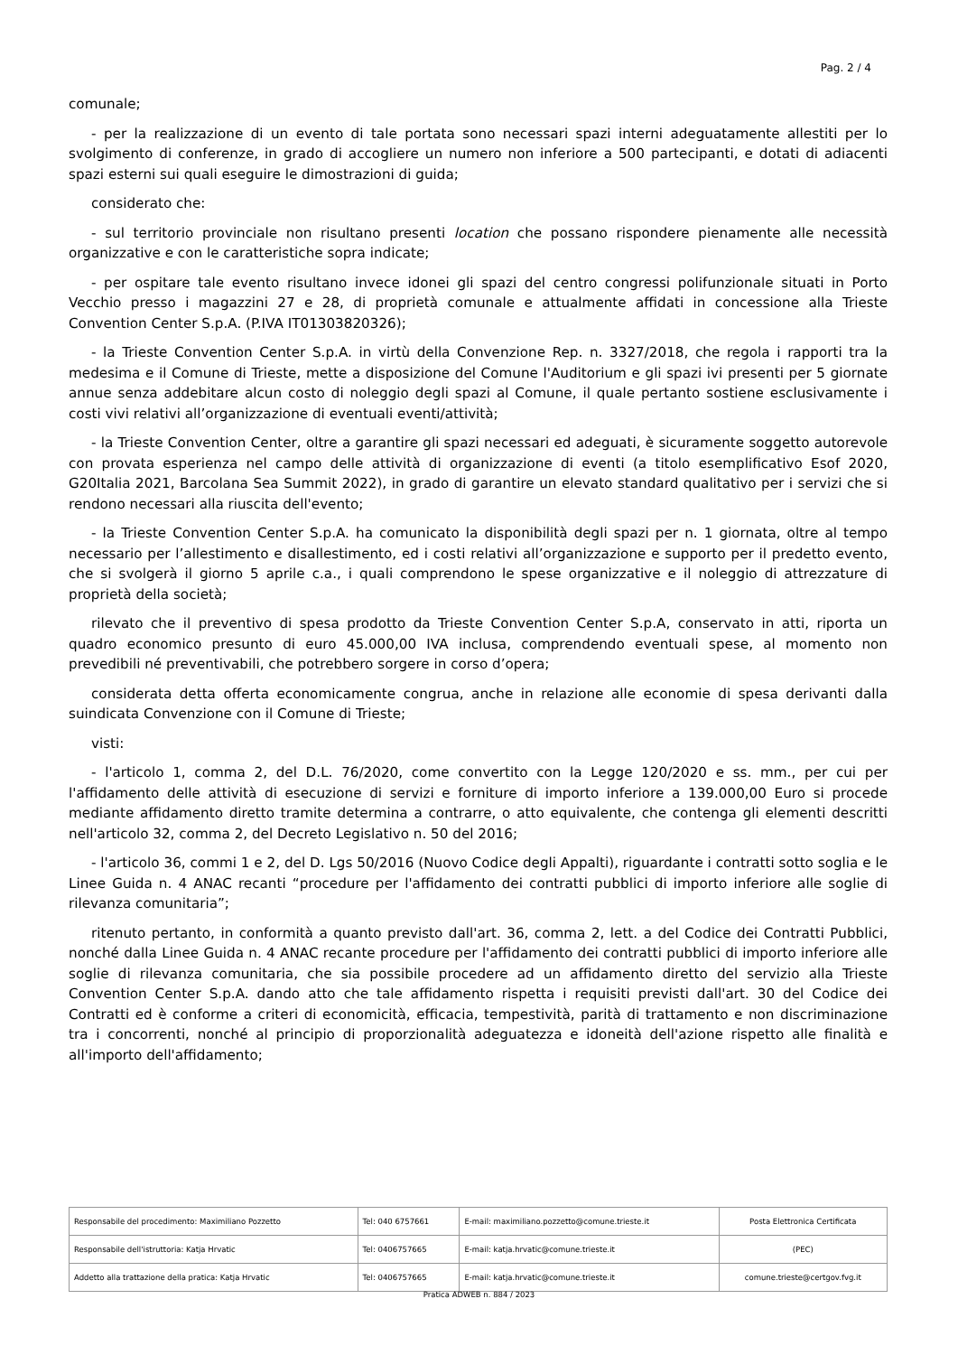Pag. 2 / 4
comunale;
- per la realizzazione di un evento di tale portata sono necessari spazi interni adeguatamente allestiti per lo svolgimento di conferenze, in grado di accogliere un numero non inferiore a 500 partecipanti, e dotati di adiacenti spazi esterni sui quali eseguire le dimostrazioni di guida;
considerato che:
- sul territorio provinciale non risultano presenti location che possano rispondere pienamente alle necessità organizzative e con le caratteristiche sopra indicate;
- per ospitare tale evento risultano invece idonei gli spazi del centro congressi polifunzionale situati in Porto Vecchio presso i magazzini 27 e 28, di proprietà comunale e attualmente affidati in concessione alla Trieste Convention Center S.p.A. (P.IVA IT01303820326);
- la Trieste Convention Center S.p.A. in virtù della Convenzione Rep. n. 3327/2018, che regola i rapporti tra la medesima e il Comune di Trieste, mette a disposizione del Comune l'Auditorium e gli spazi ivi presenti per 5 giornate annue senza addebitare alcun costo di noleggio degli spazi al Comune, il quale pertanto sostiene esclusivamente i costi vivi relativi all’organizzazione di eventuali eventi/attività;
- la Trieste Convention Center, oltre a garantire gli spazi necessari ed adeguati, è sicuramente soggetto autorevole con provata esperienza nel campo delle attività di organizzazione di eventi (a titolo esemplificativo Esof 2020, G20Italia 2021, Barcolana Sea Summit 2022), in grado di garantire un elevato standard qualitativo per i servizi che si rendono necessari alla riuscita dell'evento;
- la Trieste Convention Center S.p.A. ha comunicato la disponibilità degli spazi per n. 1 giornata, oltre al tempo necessario per l’allestimento e disallestimento, ed i costi relativi all’organizzazione e supporto per il predetto evento, che si svolgerà il giorno 5 aprile c.a., i quali comprendono le spese organizzative e il noleggio di attrezzature di proprietà della società;
rilevato che il preventivo di spesa prodotto da Trieste Convention Center S.p.A, conservato in atti, riporta un quadro economico presunto di euro 45.000,00 IVA inclusa, comprendendo eventuali spese, al momento non prevedibili né preventivabili, che potrebbero sorgere in corso d’opera;
considerata detta offerta economicamente congrua, anche in relazione alle economie di spesa derivanti dalla suindicata Convenzione con il Comune di Trieste;
visti:
- l'articolo 1, comma 2, del D.L. 76/2020, come convertito con la Legge 120/2020 e ss. mm., per cui per l'affidamento delle attività di esecuzione di servizi e forniture di importo inferiore a 139.000,00 Euro si procede mediante affidamento diretto tramite determina a contrarre, o atto equivalente, che contenga gli elementi descritti nell'articolo 32, comma 2, del Decreto Legislativo n. 50 del 2016;
- l'articolo 36, commi 1 e 2, del D. Lgs 50/2016 (Nuovo Codice degli Appalti), riguardante i contratti sotto soglia e le Linee Guida n. 4 ANAC recanti “procedure per l'affidamento dei contratti pubblici di importo inferiore alle soglie di rilevanza comunitaria”;
ritenuto pertanto, in conformità a quanto previsto dall'art. 36, comma 2, lett. a del Codice dei Contratti Pubblici, nonché dalla Linee Guida n. 4 ANAC recante procedure per l'affidamento dei contratti pubblici di importo inferiore alle soglie di rilevanza comunitaria, che sia possibile procedere ad un affidamento diretto del servizio alla Trieste Convention Center S.p.A. dando atto che tale affidamento rispetta i requisiti previsti dall'art. 30 del Codice dei Contratti ed è conforme a criteri di economicità, efficacia, tempestività, parità di trattamento e non discriminazione tra i concorrenti, nonché al principio di proporzionalità adeguatezza e idoneità dell'azione rispetto alle finalità e all'importo dell'affidamento;
| Responsabile del procedimento: Maximiliano Pozzetto | Tel: 040 6757661 | E-mail: maximiliano.pozzetto@comune.trieste.it | Posta Elettronica Certificata |
| Responsabile dell'istruttoria: Katja Hrvatic | Tel: 0406757665 | E-mail: katja.hrvatic@comune.trieste.it | (PEC) |
| Addetto alla trattazione della pratica: Katja Hrvatic | Tel: 0406757665 | E-mail: katja.hrvatic@comune.trieste.it | comune.trieste@certgov.fvg.it |
Pratica ADWEB n. 884 / 2023